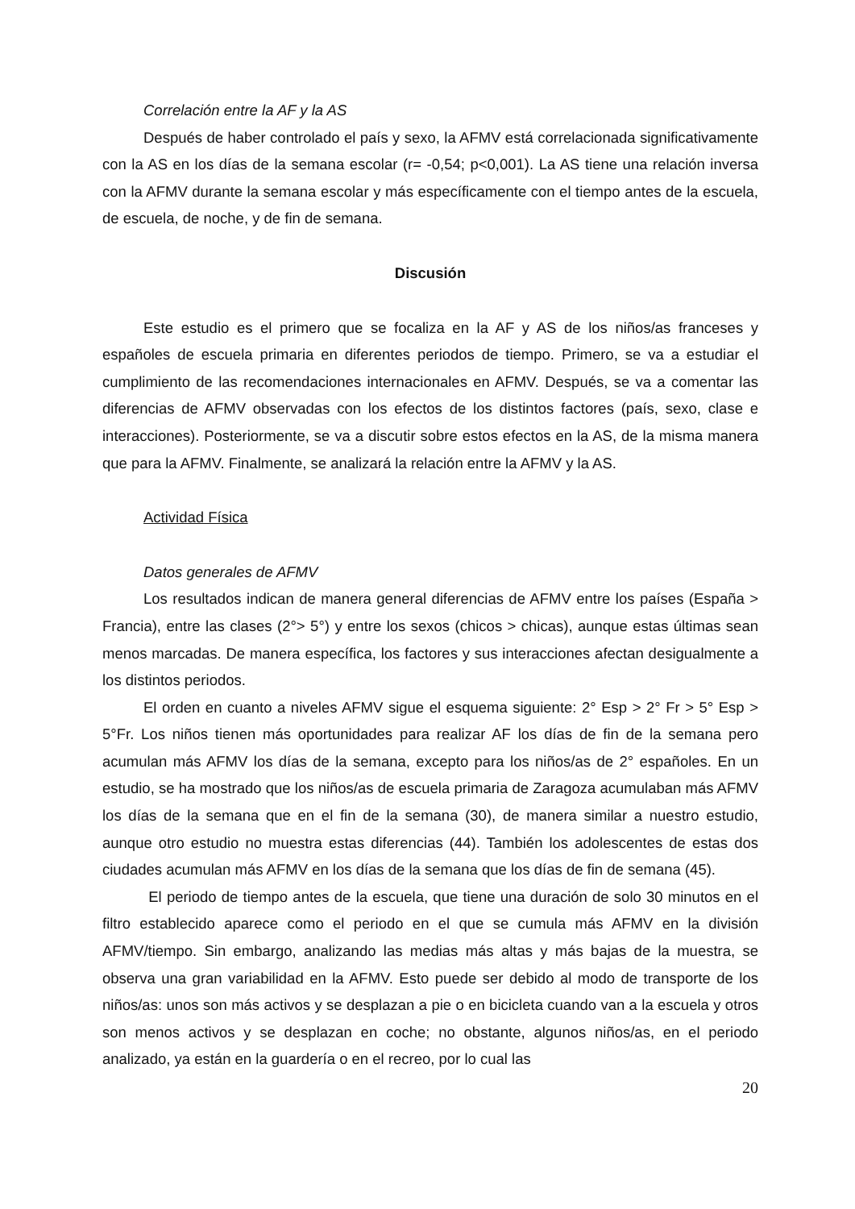Correlación entre la AF y la AS
Después de haber controlado el país y sexo, la AFMV está correlacionada significativamente con la AS en los días de la semana escolar (r= -0,54; p<0,001). La AS tiene una relación inversa con la AFMV durante la semana escolar y más específicamente con el tiempo antes de la escuela, de escuela, de noche, y de fin de semana.
Discusión
Este estudio es el primero que se focaliza en la AF y AS de los niños/as franceses y españoles de escuela primaria en diferentes periodos de tiempo. Primero, se va a estudiar el cumplimiento de las recomendaciones internacionales en AFMV. Después, se va a comentar las diferencias de AFMV observadas con los efectos de los distintos factores (país, sexo, clase e interacciones). Posteriormente, se va a discutir sobre estos efectos en la AS, de la misma manera que para la AFMV. Finalmente, se analizará la relación entre la AFMV y la AS.
Actividad Física
Datos generales de AFMV
Los resultados indican de manera general diferencias de AFMV entre los países (España > Francia), entre las clases (2°> 5°) y entre los sexos (chicos > chicas), aunque estas últimas sean menos marcadas. De manera específica, los factores y sus interacciones afectan desigualmente a los distintos periodos.
El orden en cuanto a niveles AFMV sigue el esquema siguiente: 2° Esp > 2° Fr > 5° Esp > 5°Fr. Los niños tienen más oportunidades para realizar AF los días de fin de la semana pero acumulan más AFMV los días de la semana, excepto para los niños/as de 2° españoles. En un estudio, se ha mostrado que los niños/as de escuela primaria de Zaragoza acumulaban más AFMV los días de la semana que en el fin de la semana (30), de manera similar a nuestro estudio, aunque otro estudio no muestra estas diferencias (44). También los adolescentes de estas dos ciudades acumulan más AFMV en los días de la semana que los días de fin de semana (45).
El periodo de tiempo antes de la escuela, que tiene una duración de solo 30 minutos en el filtro establecido aparece como el periodo en el que se cumula más AFMV en la división AFMV/tiempo. Sin embargo, analizando las medias más altas y más bajas de la muestra, se observa una gran variabilidad en la AFMV. Esto puede ser debido al modo de transporte de los niños/as: unos son más activos y se desplazan a pie o en bicicleta cuando van a la escuela y otros son menos activos y se desplazan en coche; no obstante, algunos niños/as, en el periodo analizado, ya están en la guardería o en el recreo, por lo cual las
20